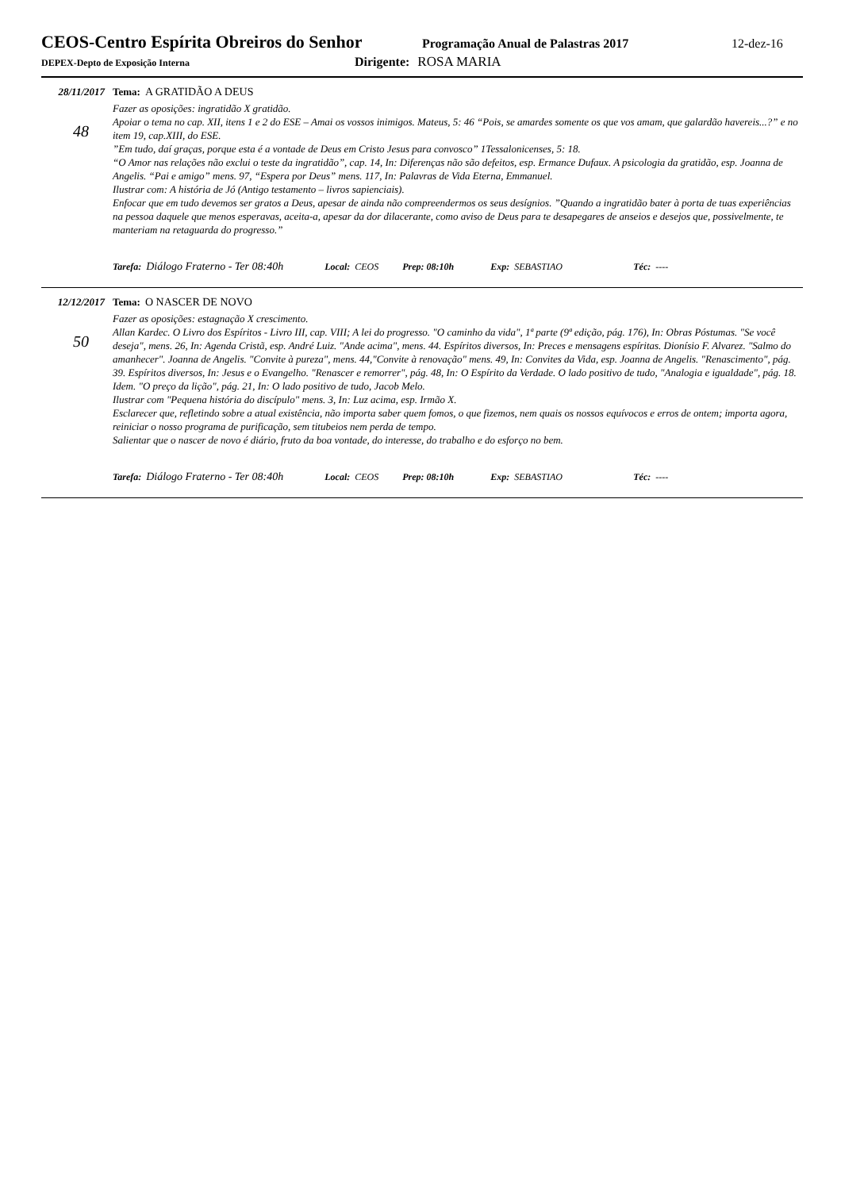CEOS-Centro Espírita Obreiros do Senhor
Programação Anual de Palastras 2017
12-dez-16
DEPEX-Depto de Exposição Interna
Dirigente: ROSA MARIA
28/11/2017
48
Tema: A GRATIDÃO A DEUS
Fazer as oposições: ingratidão X gratidão.
Apoiar o tema no cap. XII, itens 1 e 2 do ESE – Amai os vossos inimigos. Mateus, 5: 46 “Pois, se amardes somente os que vos amam, que galardão havereis...?” e no item 19, cap.XIII, do ESE.
”Em tudo, daí graças, porque esta é a vontade de Deus em Cristo Jesus para convosco” 1Tessalonicenses, 5: 18.
“O Amor nas relações não exclui o teste da ingratidão”, cap. 14, In: Diferenças não são defeitos, esp. Ermance Dufaux. A psicologia da gratidão, esp. Joanna de Angelis. “Pai e amigo” mens. 97, “Espera por Deus” mens. 117, In: Palavras de Vida Eterna, Emmanuel.
Ilustrar com: A história de Jó (Antigo testamento – livros sapienciais).
Enfocar que em tudo devemos ser gratos a Deus, apesar de ainda não compreendermos os seus desígnios. ”Quando a ingratidão bater à porta de tuas experiências na pessoa daquele que menos esperavas, aceita-a, apesar da dor dilacerante, como aviso de Deus para te desapegares de anseios e desejos que, possivelmente, te manteriam na retaguarda do progresso.”
Tarefa: Diálogo Fraterno - Ter 08:40h Local: CEOS Prep: 08:10h Exp: SEBASTIAO Téc: ----
12/12/2017
50
Tema: O NASCER DE NOVO
Fazer as oposições: estagnação X crescimento.
Allan Kardec. O Livro dos Espíritos - Livro III, cap. VIII; A lei do progresso. "O caminho da vida", 1ª parte (9ª edição, pág. 176), In: Obras Póstumas. "Se você deseja", mens. 26, In: Agenda Cristã, esp. André Luiz. "Ande acima", mens. 44. Espíritos diversos, In: Preces e mensagens espíritas. Dionísio F. Alvarez. "Salmo do amanhecer". Joanna de Angelis. "Convite à pureza", mens. 44,"Convite à renovação" mens. 49, In: Convites da Vida, esp. Joanna de Angelis. "Renascimento", pág. 39. Espíritos diversos, In: Jesus e o Evangelho. "Renascer e remorrer", pág. 48, In: O Espírito da Verdade. O lado positivo de tudo, "Analogia e igualdade", pág. 18. Idem. "O preço da lição", pág. 21, In: O lado positivo de tudo, Jacob Melo.
Ilustrar com "Pequena história do discípulo" mens. 3, In: Luz acima, esp. Irmão X.
Esclarecer que, refletindo sobre a atual existência, não importa saber quem fomos, o que fizemos, nem quais os nossos equívocos e erros de ontem; importa agora, reiniciar o nosso programa de purificação, sem titubeios nem perda de tempo.
Salientar que o nascer de novo é diário, fruto da boa vontade, do interesse, do trabalho e do esforço no bem.
Tarefa: Diálogo Fraterno - Ter 08:40h Local: CEOS Prep: 08:10h Exp: SEBASTIAO Téc: ----